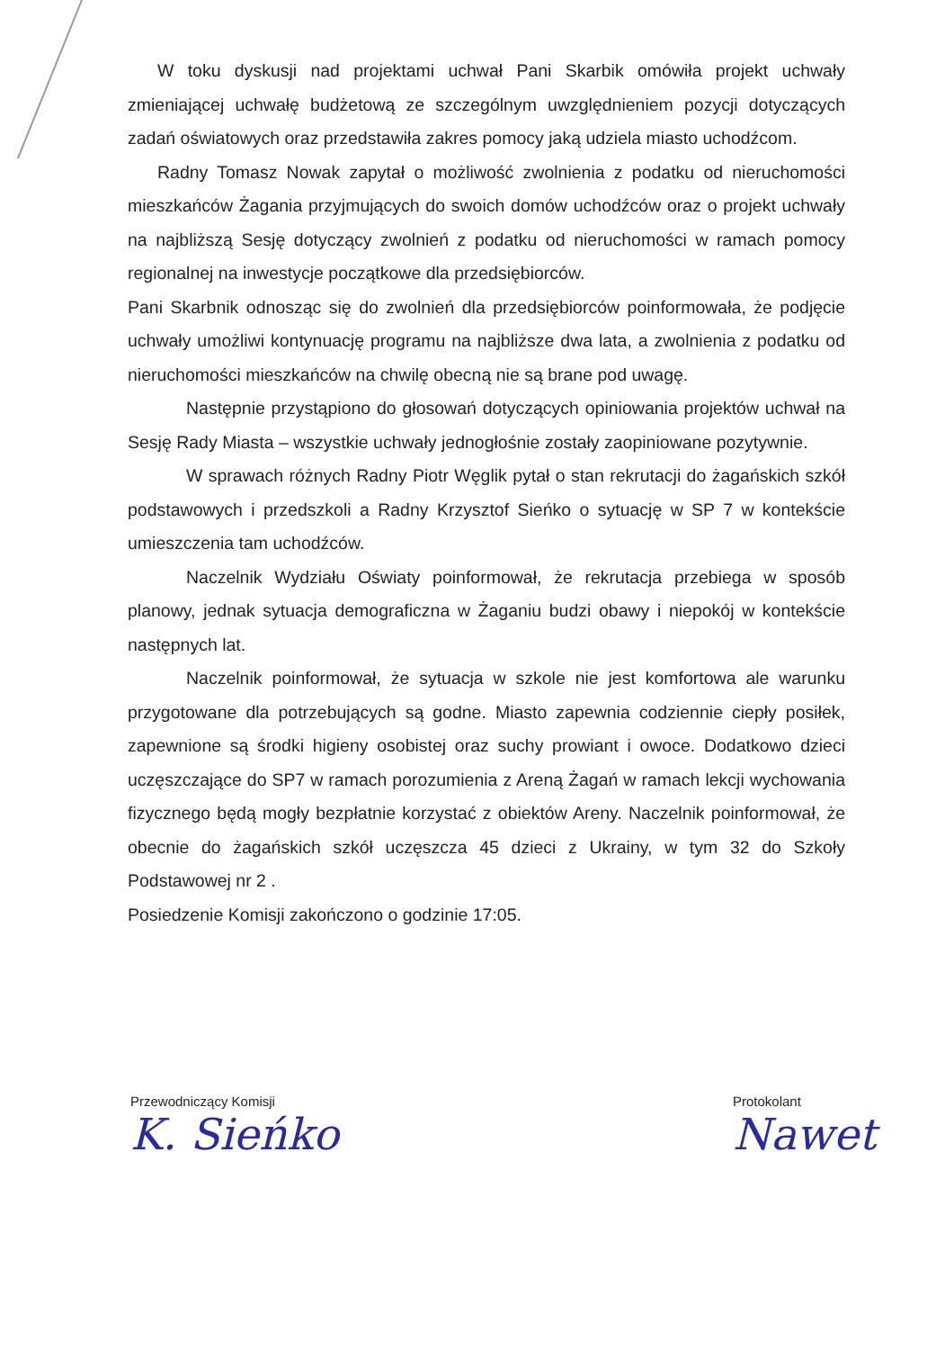W toku dyskusji nad projektami uchwał Pani Skarbik omówiła projekt uchwały zmieniającej uchwałę budżetową ze szczególnym uwzględnieniem pozycji dotyczących zadań oświatowych oraz przedstawiła zakres pomocy jaką udziela miasto uchodźcom.
Radny Tomasz Nowak zapytał o możliwość zwolnienia z podatku od nieruchomości mieszkańców Żagania przyjmujących do swoich domów uchodźców oraz o projekt uchwały na najbliższą Sesję dotyczący zwolnień z podatku od nieruchomości w ramach pomocy regionalnej na inwestycje początkowe dla przedsiębiorców.
Pani Skarbnik odnosząc się do zwolnień dla przedsiębiorców poinformowała, że podjęcie uchwały umożliwi kontynuację programu na najbliższe dwa lata, a zwolnienia z podatku od nieruchomości mieszkańców na chwilę obecną nie są brane pod uwagę.
Następnie przystąpiono do głosowań dotyczących opiniowania projektów uchwał na Sesję Rady Miasta – wszystkie uchwały jednogłośnie zostały zaopiniowane pozytywnie.
W sprawach różnych Radny Piotr Węglik pytał o stan rekrutacji do żagańskich szkół podstawowych i przedszkoli a Radny Krzysztof Sieńko o sytuację w SP 7 w kontekście umieszczenia tam uchodźców.
Naczelnik Wydziału Oświaty poinformował, że rekrutacja przebiega w sposób planowy, jednak sytuacja demograficzna w Żaganiu budzi obawy i niepokój w kontekście następnych lat.
Naczelnik poinformował, że sytuacja w szkole nie jest komfortowa ale warunku przygotowane dla potrzebujących są godne. Miasto zapewnia codziennie ciepły posiłek, zapewnione są środki higieny osobistej oraz suchy prowiant i owoce. Dodatkowo dzieci uczęszczające do SP7 w ramach porozumienia z Areną Żagań w ramach lekcji wychowania fizycznego będą mogły bezpłatnie korzystać z obiektów Areny. Naczelnik poinformował, że obecnie do żagańskich szkół uczęszcza 45 dzieci z Ukrainy, w tym 32 do Szkoły Podstawowej nr 2 .
Posiedzenie Komisji zakończono o godzinie 17:05.
Przewodniczący Komisji
K. Sieńko
Protokolant
Nawet